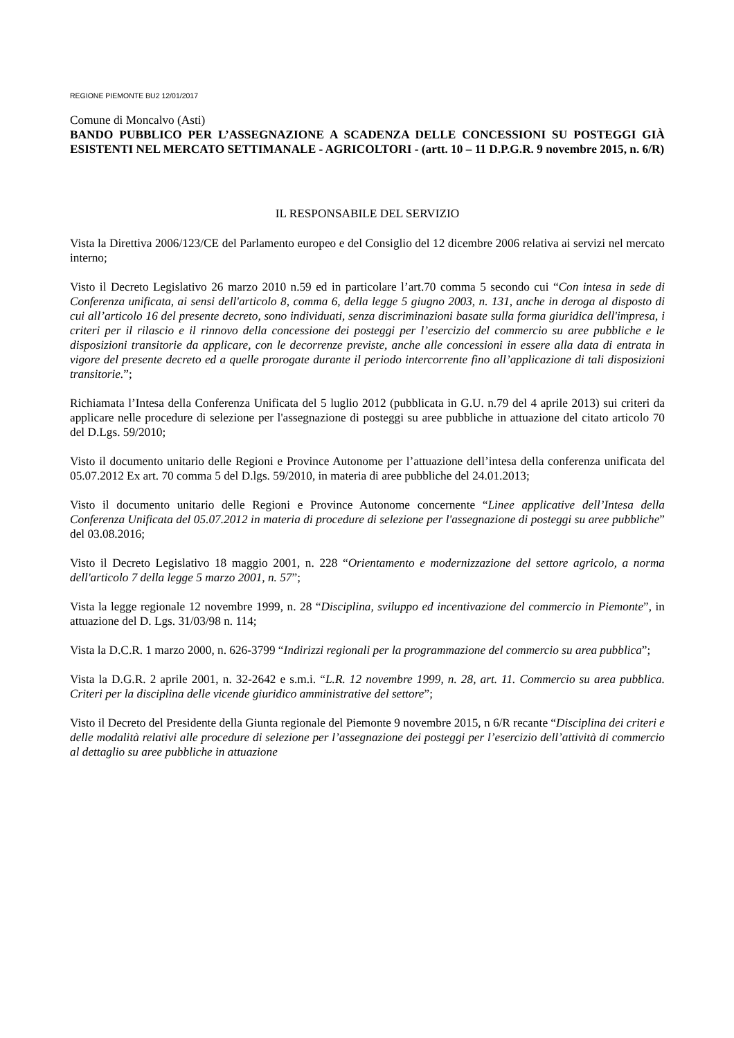REGIONE PIEMONTE BU2 12/01/2017
Comune di Moncalvo (Asti)
BANDO PUBBLICO PER L’ASSEGNAZIONE A SCADENZA DELLE CONCESSIONI SU POSTEGGI GIÀ ESISTENTI NEL MERCATO SETTIMANALE - AGRICOLTORI - (artt. 10 – 11 D.P.G.R. 9 novembre 2015, n. 6/R)
IL RESPONSABILE DEL SERVIZIO
Vista la Direttiva 2006/123/CE del Parlamento europeo e del Consiglio del 12 dicembre 2006 relativa ai servizi nel mercato interno;
Visto il Decreto Legislativo 26 marzo 2010 n.59 ed in particolare l’art.70 comma 5 secondo cui “Con intesa in sede di Conferenza unificata, ai sensi dell'articolo 8, comma 6, della legge 5 giugno 2003, n. 131, anche in deroga al disposto di cui all’articolo 16 del presente decreto, sono individuati, senza discriminazioni basate sulla forma giuridica dell'impresa, i criteri per il rilascio e il rinnovo della concessione dei posteggi per l’esercizio del commercio su aree pubbliche e le disposizioni transitorie da applicare, con le decorrenze previste, anche alle concessioni in essere alla data di entrata in vigore del presente decreto ed a quelle prorogate durante il periodo intercorrente fino all’applicazione di tali disposizioni transitorie.”;
Richiamata l’Intesa della Conferenza Unificata del 5 luglio 2012 (pubblicata in G.U. n.79 del 4 aprile 2013) sui criteri da applicare nelle procedure di selezione per l'assegnazione di posteggi su aree pubbliche in attuazione del citato articolo 70 del D.Lgs. 59/2010;
Visto il documento unitario delle Regioni e Province Autonome per l’attuazione dell’intesa della conferenza unificata del 05.07.2012 Ex art. 70 comma 5 del D.lgs. 59/2010, in materia di aree pubbliche del 24.01.2013;
Visto il documento unitario delle Regioni e Province Autonome concernente “Linee applicative dell’Intesa della Conferenza Unificata del 05.07.2012 in materia di procedure di selezione per l'assegnazione di posteggi su aree pubbliche” del 03.08.2016;
Visto il Decreto Legislativo 18 maggio 2001, n. 228 “Orientamento e modernizzazione del settore agricolo, a norma dell'articolo 7 della legge 5 marzo 2001, n. 57”;
Vista la legge regionale 12 novembre 1999, n. 28 “Disciplina, sviluppo ed incentivazione del commercio in Piemonte”, in attuazione del D. Lgs. 31/03/98 n. 114;
Vista la D.C.R. 1 marzo 2000, n. 626-3799 “Indirizzi regionali per la programmazione del commercio su area pubblica”;
Vista la D.G.R. 2 aprile 2001, n. 32-2642 e s.m.i. “L.R. 12 novembre 1999, n. 28, art. 11. Commercio su area pubblica. Criteri per la disciplina delle vicende giuridico amministrative del settore”;
Visto il Decreto del Presidente della Giunta regionale del Piemonte 9 novembre 2015, n 6/R recante “Disciplina dei criteri e delle modalità relativi alle procedure di selezione per l’assegnazione dei posteggi per l’esercizio dell’attività di commercio al dettaglio su aree pubbliche in attuazione